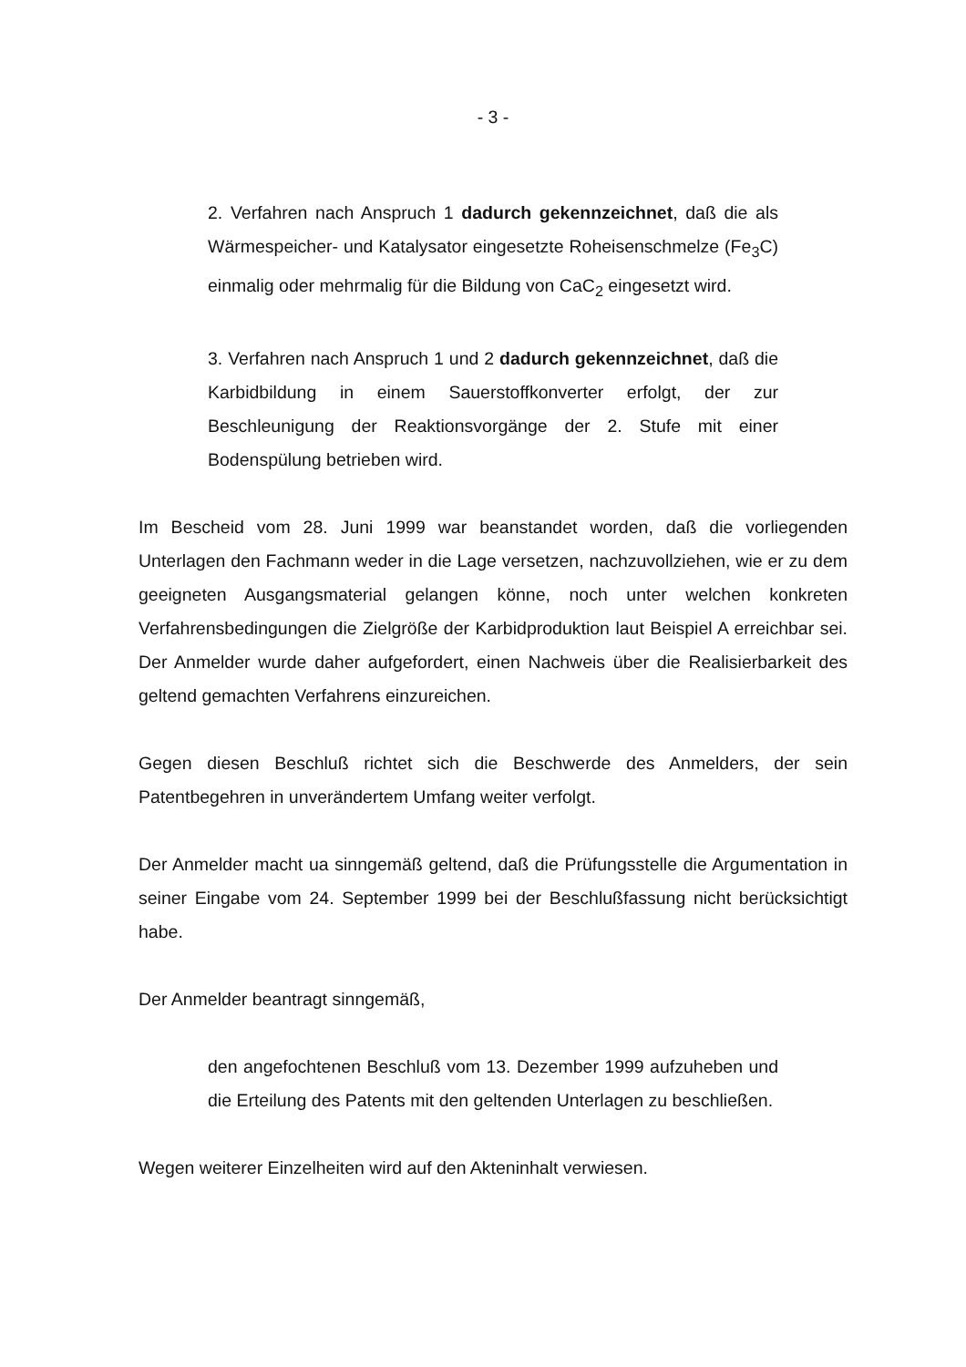- 3 -
2. Verfahren nach Anspruch 1 dadurch gekennzeichnet, daß die als Wärmespeicher- und Katalysator eingesetzte Roheisenschmelze (Fe<sub>3</sub>C) einmalig oder mehrmalig für die Bildung von CaC<sub>2</sub> eingesetzt wird.
3. Verfahren nach Anspruch 1 und 2 dadurch gekennzeichnet, daß die Karbidbildung in einem Sauerstoffkonverter erfolgt, der zur Beschleunigung der Reaktionsvorgänge der 2. Stufe mit einer Bodenspülung betrieben wird.
Im Bescheid vom 28. Juni 1999 war beanstandet worden, daß die vorliegenden Unterlagen den Fachmann weder in die Lage versetzen, nachzuvollziehen, wie er zu dem geeigneten Ausgangsmaterial gelangen könne, noch unter welchen konkreten Verfahrensbedingungen die Zielgröße der Karbidproduktion laut Beispiel A erreichbar sei. Der Anmelder wurde daher aufgefordert, einen Nachweis über die Realisierbarkeit des geltend gemachten Verfahrens einzureichen.
Gegen diesen Beschluß richtet sich die Beschwerde des Anmelders, der sein Patentbegehren in unverändertem Umfang weiter verfolgt.
Der Anmelder macht ua sinngemäß geltend, daß die Prüfungsstelle die Argumentation in seiner Eingabe vom 24. September 1999 bei der Beschlußfassung nicht berücksichtigt habe.
Der Anmelder beantragt sinngemäß,
den angefochtenen Beschluß vom 13. Dezember 1999 aufzuheben und die Erteilung des Patents mit den geltenden Unterlagen zu beschließen.
Wegen weiterer Einzelheiten wird auf den Akteninhalt verwiesen.